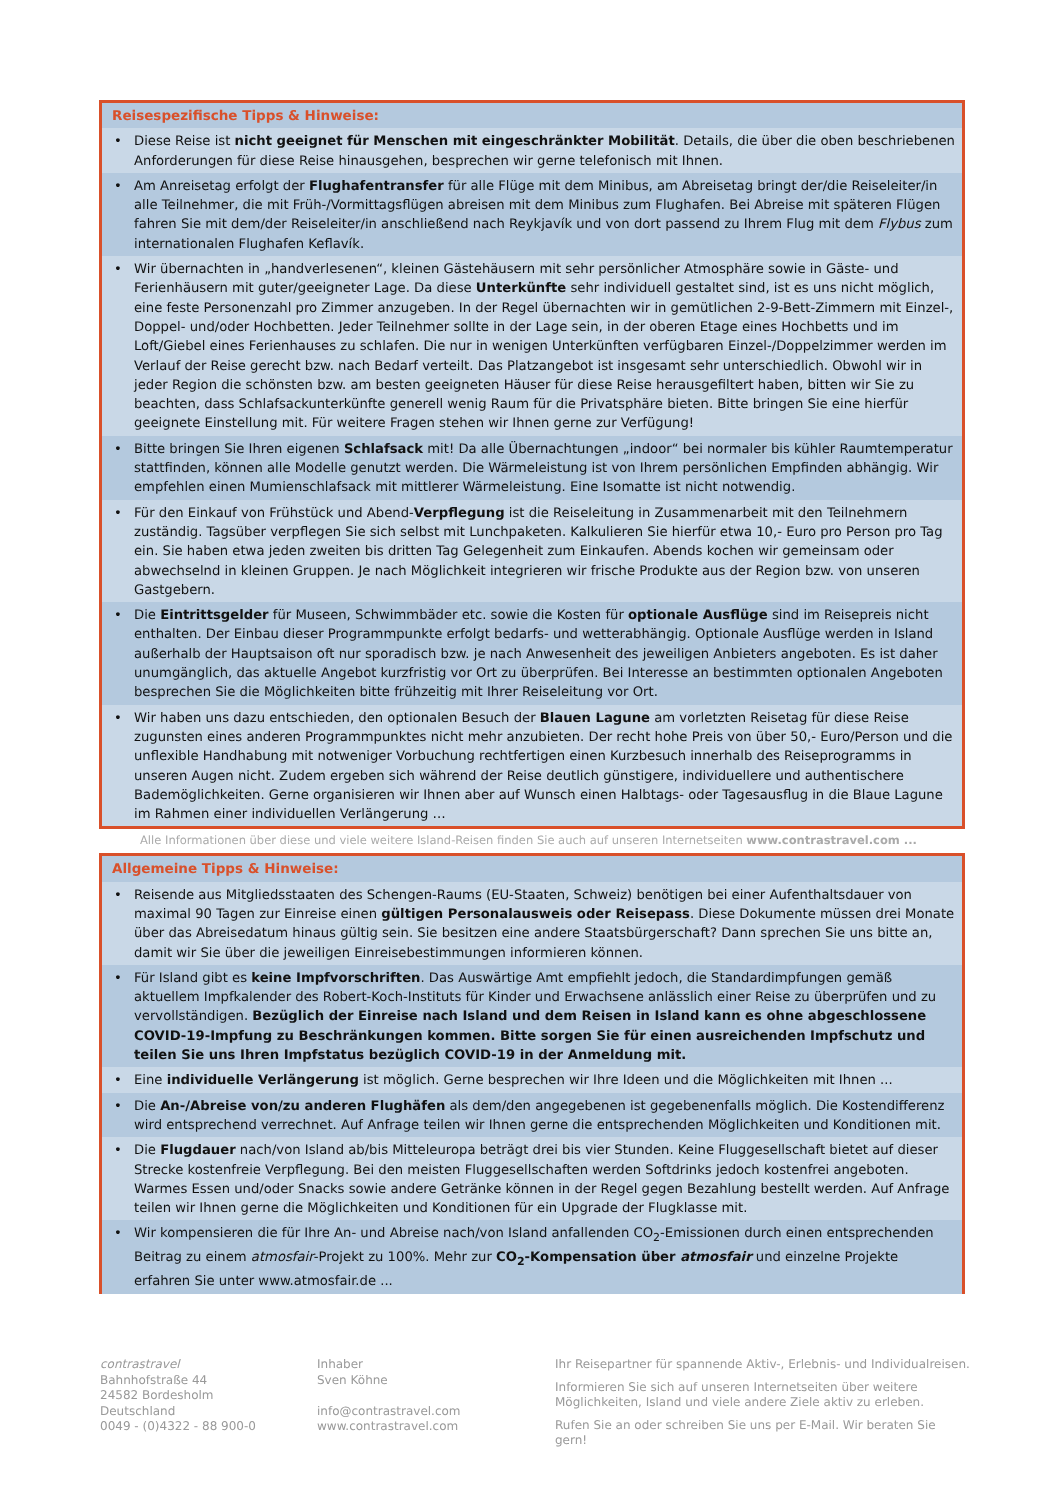| Reisespezifische Tipps & Hinweise: | |
| --- | --- |
| • | Diese Reise ist nicht geeignet für Menschen mit eingeschränkter Mobilität . Details, die über die oben beschriebenen Anforderungen für diese Reise hinausgehen, besprechen wir gerne telefonisch mit Ihnen. |
| • | Am Anreisetag erfolgt der Flughafentransfer für alle Flüge mit dem Minibus, am Abreisetag bringt der/die Reiseleiter/in alle Teilnehmer, die mit Früh-/Vormittagsflügen abreisen mit dem Minibus zum Flughafen. Bei Abreise mit späteren Flügen fahren Sie mit dem/der Reiseleiter/in anschließend nach Reykjavík und von dort passend zu Ihrem Flug mit dem Flybus zum internationalen Flughafen Keflavík. |
| • | Wir übernachten in „handverlesenen“, kleinen Gästehäusern mit sehr persönlicher Atmosphäre sowie in Gäste- und Ferienhäusern mit guter/geeigneter Lage. Da diese Unterkünfte sehr individuell gestaltet sind, ist es uns nicht möglich, eine feste Personenzahl pro Zimmer anzugeben. In der Regel übernachten wir in gemütlichen 2-9-Bett-Zimmern mit Einzel-, Doppel- und/oder Hochbetten. Jeder Teilnehmer sollte in der Lage sein, in der oberen Etage eines Hochbetts und im Loft/Giebel eines Ferienhauses zu schlafen. Die nur in wenigen Unterkünften verfügbaren Einzel-/Doppelzimmer werden im Verlauf der Reise gerecht bzw. nach Bedarf verteilt. Das Platzangebot ist insgesamt sehr unterschiedlich. Obwohl wir in jeder Region die schönsten bzw. am besten geeigneten Häuser für diese Reise herausgefiltert haben, bitten wir Sie zu beachten, dass Schlafsackunterkünfte generell wenig Raum für die Privatsphäre bieten. Bitte bringen Sie eine hierfür geeignete Einstellung mit. Für weitere Fragen stehen wir Ihnen gerne zur Verfügung! |
| • | Bitte bringen Sie Ihren eigenen Schlafsack mit! Da alle Übernachtungen „indoor“ bei normaler bis kühler Raumtemperatur stattfinden, können alle Modelle genutzt werden. Die Wärmeleistung ist von Ihrem persönlichen Empfinden abhängig. Wir empfehlen einen Mumienschlafsack mit mittlerer Wärmeleistung. Eine Isomatte ist nicht notwendig. |
| • | Für den Einkauf von Frühstück und Abend- Verpflegung ist die Reiseleitung in Zusammenarbeit mit den Teilnehmern zuständig. Tagsüber verpflegen Sie sich selbst mit Lunchpaketen. Kalkulieren Sie hierfür etwa 10,- Euro pro Person pro Tag ein. Sie haben etwa jeden zweiten bis dritten Tag Gelegenheit zum Einkaufen. Abends kochen wir gemeinsam oder abwechselnd in kleinen Gruppen. Je nach Möglichkeit integrieren wir frische Produkte aus der Region bzw. von unseren Gastgebern. |
| • | Die Eintrittsgelder für Museen, Schwimmbäder etc. sowie die Kosten für optionale Ausflüge sind im Reisepreis nicht enthalten. Der Einbau dieser Programmpunkte erfolgt bedarfs- und wetterabhängig. Optionale Ausflüge werden in Island außerhalb der Hauptsaison oft nur sporadisch bzw. je nach Anwesenheit des jeweiligen Anbieters angeboten. Es ist daher unumgänglich, das aktuelle Angebot kurzfristig vor Ort zu überprüfen. Bei Interesse an bestimmten optionalen Angeboten besprechen Sie die Möglichkeiten bitte frühzeitig mit Ihrer Reiseleitung vor Ort. |
| • | Wir haben uns dazu entschieden, den optionalen Besuch der Blauen Lagune am vorletzten Reisetag für diese Reise zugunsten eines anderen Programmpunktes nicht mehr anzubieten. Der recht hohe Preis von über 50,- Euro/Person und die unflexible Handhabung mit notweniger Vorbuchung rechtfertigen einen Kurzbesuch innerhalb des Reiseprogramms in unseren Augen nicht. Zudem ergeben sich während der Reise deutlich günstigere, individuellere und authentischere Bademöglichkeiten. Gerne organisieren wir Ihnen aber auf Wunsch einen Halbtags- oder Tagesausflug in die Blaue Lagune im Rahmen einer individuellen Verlängerung … |
Alle Informationen über diese und viele weitere Island-Reisen finden Sie auch auf unseren Internetseiten www.contrastravel.com ...
| Allgemeine Tipps & Hinweise: | |
| --- | --- |
| • | Reisende aus Mitgliedsstaaten des Schengen-Raums (EU-Staaten, Schweiz) benötigen bei einer Aufenthaltsdauer von maximal 90 Tagen zur Einreise einen gültigen Personalausweis oder Reisepass . Diese Dokumente müssen drei Monate über das Abreisedatum hinaus gültig sein. Sie besitzen eine andere Staatsbürgerschaft? Dann sprechen Sie uns bitte an, damit wir Sie über die jeweiligen Einreisebestimmungen informieren können. |
| • | Für Island gibt es keine Impfvorschriften . Das Auswärtige Amt empfiehlt jedoch, die Standardimpfungen gemäß aktuellem Impfkalender des Robert-Koch-Instituts für Kinder und Erwachsene anlässlich einer Reise zu überprüfen und zu vervollständigen. Bezüglich der Einreise nach Island und dem Reisen in Island kann es ohne abgeschlossene COVID-19-Impfung zu Beschränkungen kommen. Bitte sorgen Sie für einen ausreichenden Impfschutz und teilen Sie uns Ihren Impfstatus bezüglich COVID-19 in der Anmeldung mit. |
| • | Eine individuelle Verlängerung ist möglich. Gerne besprechen wir Ihre Ideen und die Möglichkeiten mit Ihnen ... |
| • | Die An-/Abreise von/zu anderen Flughäfen als dem/den angegebenen ist gegebenenfalls möglich. Die Kostendifferenz wird entsprechend verrechnet. Auf Anfrage teilen wir Ihnen gerne die entsprechenden Möglichkeiten und Konditionen mit. |
| • | Die Flugdauer nach/von Island ab/bis Mitteleuropa beträgt drei bis vier Stunden. Keine Fluggesellschaft bietet auf dieser Strecke kostenfreie Verpflegung. Bei den meisten Fluggesellschaften werden Softdrinks jedoch kostenfrei angeboten. Warmes Essen und/oder Snacks sowie andere Getränke können in der Regel gegen Bezahlung bestellt werden. Auf Anfrage teilen wir Ihnen gerne die Möglichkeiten und Konditionen für ein Upgrade der Flugklasse mit. |
| • | Wir kompensieren die für Ihre An- und Abreise nach/von Island anfallenden CO<sub>2</sub>-Emissionen durch einen entsprechenden Beitrag zu einem atmosfair -Projekt zu 100%. Mehr zur CO<sub>2</sub>-Kompensation über atmosfair und einzelne Projekte erfahren Sie unter www.atmosfair.de ... |
contrastravel
Bahnhofstraße 44
24582 Bordesholm
Deutschland
0049 - (0)4322 - 88 900-0
Inhaber
Sven Köhne
info@contrastravel.com
www.contrastravel.com
Ihr Reisepartner für spannende Aktiv-, Erlebnis- und Individualreisen.
Informieren Sie sich auf unseren Internetseiten über weitere Möglichkeiten, Island und viele andere Ziele aktiv zu erleben.
Rufen Sie an oder schreiben Sie uns per E-Mail. Wir beraten Sie gern!